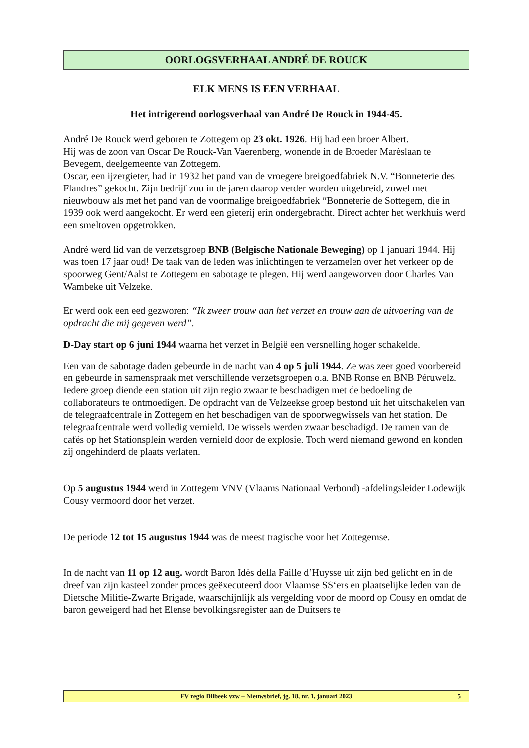OORLOGSVERHAAL ANDRÉ DE ROUCK
ELK MENS IS EEN VERHAAL
Het intrigerend oorlogsverhaal van André De Rouck in 1944-45.
André De Rouck werd geboren te Zottegem op 23 okt. 1926. Hij had een broer Albert.
Hij was de zoon van Oscar De Rouck-Van Vaerenberg, wonende in de Broeder Marèslaan te Bevegem, deelgemeente van Zottegem.
Oscar, een ijzergieter, had in 1932 het pand van de vroegere breigoedfabriek N.V. “Bonneterie des Flandres” gekocht. Zijn bedrijf zou in de jaren daarop verder worden uitgebreid, zowel met nieuwbouw als met het pand van de voormalige breigoedfabriek “Bonneterie de Sottegem, die in 1939 ook werd aangekocht. Er werd een gieterij erin ondergebracht. Direct achter het werkhuis werd een smeltoven opgetrokken.
André werd lid van de verzetsgroep BNB (Belgische Nationale Beweging) op 1 januari 1944. Hij was toen 17 jaar oud! De taak van de leden was inlichtingen te verzamelen over het verkeer op de spoorweg Gent/Aalst te Zottegem en sabotage te plegen. Hij werd aangeworven door Charles Van Wambeke uit Velzeke.
Er werd ook een eed gezworen: “Ik zweer trouw aan het verzet en trouw aan de uitvoering van de opdracht die mij gegeven werd”.
D-Day start op 6 juni 1944 waarna het verzet in België een versnelling hoger schakelde.
Een van de sabotage daden gebeurde in de nacht van 4 op 5 juli 1944. Ze was zeer goed voorbereid en gebeurde in samenspraak met verschillende verzetsgroepen o.a. BNB Ronse en BNB Péruwelz. Iedere groep diende een station uit zijn regio zwaar te beschadigen met de bedoeling de collaborateurs te ontmoedigen. De opdracht van de Velzeekse groep bestond uit het uitschakelen van de telegraafcentrale in Zottegem en het beschadigen van de spoorwegwissels van het station. De telegraafcentrale werd volledig vernield. De wissels werden zwaar beschadigd. De ramen van de cafés op het Stationsplein werden vernield door de explosie. Toch werd niemand gewond en konden zij ongehinderd de plaats verlaten.
Op 5 augustus 1944 werd in Zottegem VNV (Vlaams Nationaal Verbond) -afdelingsleider Lodewijk Cousy vermoord door het verzet.
De periode 12 tot 15 augustus 1944 was de meest tragische voor het Zottegemse.
In de nacht van 11 op 12 aug. wordt Baron Idès della Faille d’Huysse uit zijn bed gelicht en in de dreef van zijn kasteel zonder proces geëxecuteerd door Vlaamse SS‘ers en plaatselijke leden van de Dietsche Militie-Zwarte Brigade, waarschijnlijk als vergelding voor de moord op Cousy en omdat de baron geweigerd had het Elense bevolkingsregister aan de Duitsers te
FV regio Dilbeek vzw – Nieuwsbrief, jg. 18, nr. 1, januari 2023 5